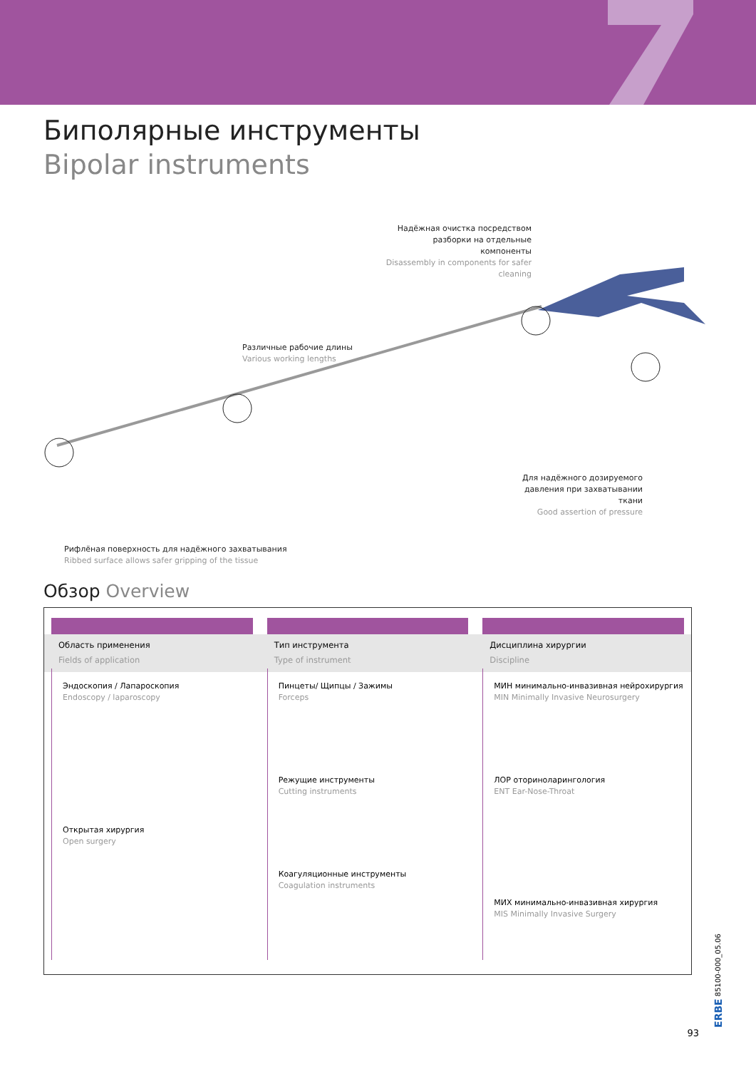Биполярные инструменты
Bipolar instruments
Надёжная очистка посредством разборки на отдельные компоненты
Disassembly in components for safer cleaning
Различные рабочие длины
Various working lengths
Для надёжного дозируемого давления при захватывании ткани
Good assertion of pressure
Рифлёная поверхность для надёжного захватывания
Ribbed surface allows safer gripping of the tissue
Обзор Overview
Область применения
Fields of application
Эндоскопия / Лапароскопия
Endoscopy / laparoscopy
Открытая хирургия
Open surgery
Тип инструмента
Type of instrument
Пинцеты/ Щипцы / Зажимы
Forceps
Режущие инструменты
Cutting instruments
Коагуляционные инструменты
Coagulation instruments
Дисциплина хирургии
Discipline
МИН минимально-инвазивная нейрохирургия
MIN Minimally Invasive Neurosurgery
ЛОР оториноларингология
ENT Ear-Nose-Throat
МИХ минимально-инвазивная хирургия
MIS Minimally Invasive Surgery
ERBE 85100-000_05.06
93